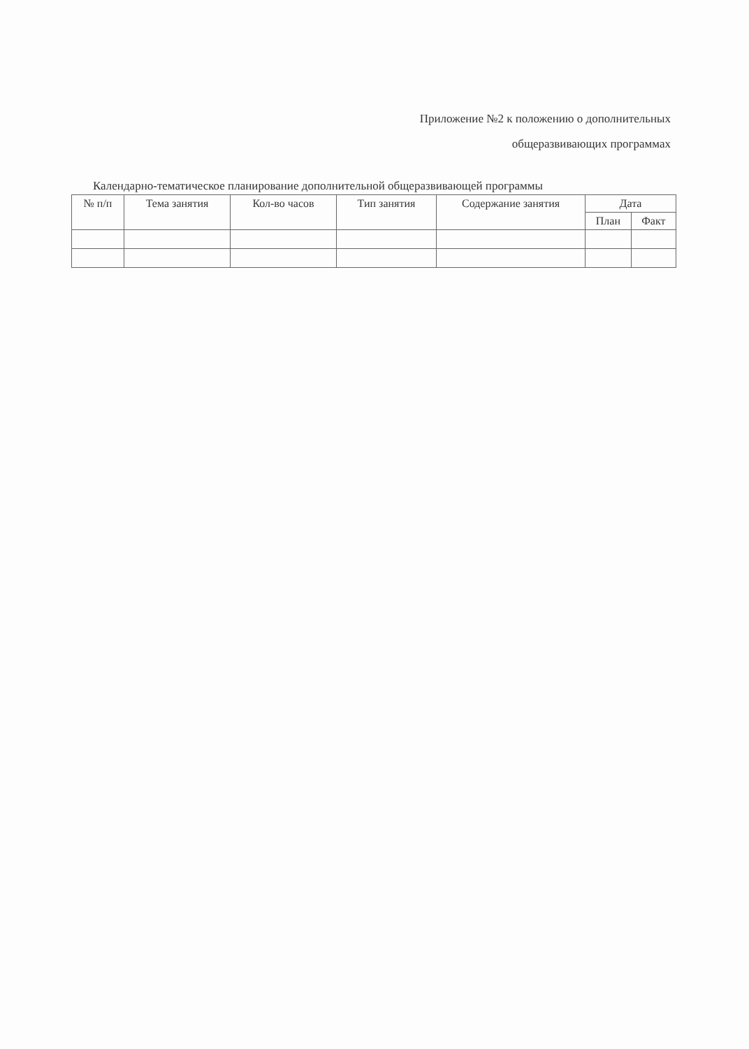Приложение №2 к положению о дополнительных
общеразвивающих программах
Календарно-тематическое планирование дополнительной общеразвивающей программы
| № п/п | Тема занятия | Кол-во часов | Тип занятия | Содержание занятия | Дата | |
| --- | --- | --- | --- | --- | --- | --- |
| | | | | | План | Факт |